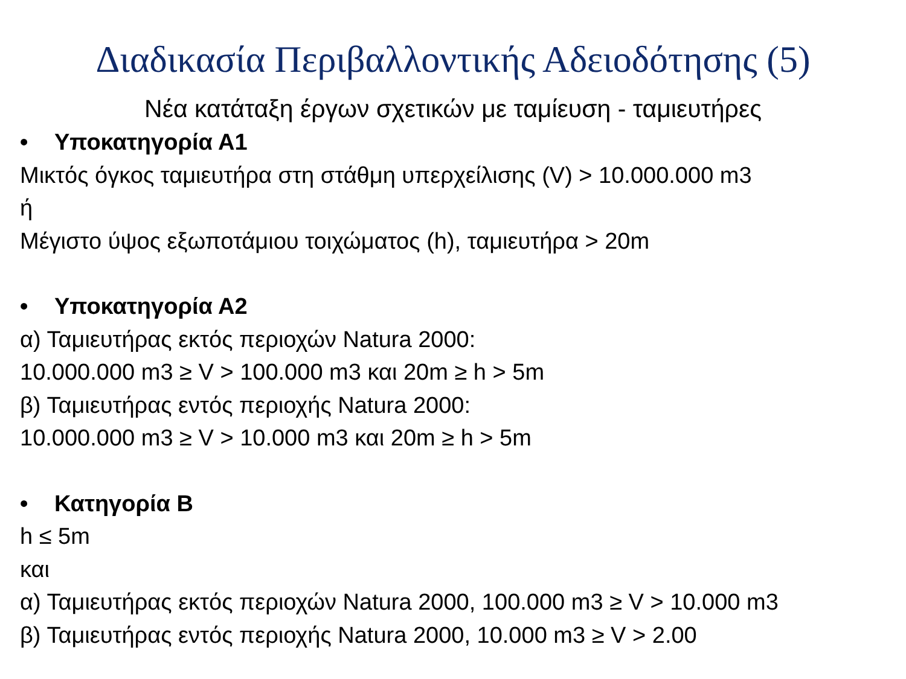Διαδικασία Περιβαλλοντικής Αδειοδότησης (5)
Νέα κατάταξη έργων σχετικών με ταμίευση - ταμιευτήρες
• Υποκατηγορία Α1
Μικτός όγκος ταμιευτήρα στη στάθμη υπερχείλισης (V) > 10.000.000 m3
ή
Μέγιστο ύψος εξωποτάμιου τοιχώματος (h), ταμιευτήρα > 20m
• Υποκατηγορία Α2
α) Ταμιευτήρας εκτός περιοχών Natura 2000:
10.000.000 m3 ≥ V > 100.000 m3 και 20m ≥ h > 5m
β) Ταμιευτήρας εντός περιοχής Natura 2000:
10.000.000 m3 ≥ V > 10.000 m3 και 20m ≥ h > 5m
• Κατηγορία Β
h ≤ 5m
και
α) Ταμιευτήρας εκτός περιοχών Natura 2000, 100.000 m3 ≥ V > 10.000 m3
β) Ταμιευτήρας εντός περιοχής Natura 2000, 10.000 m3 ≥ V > 2.00